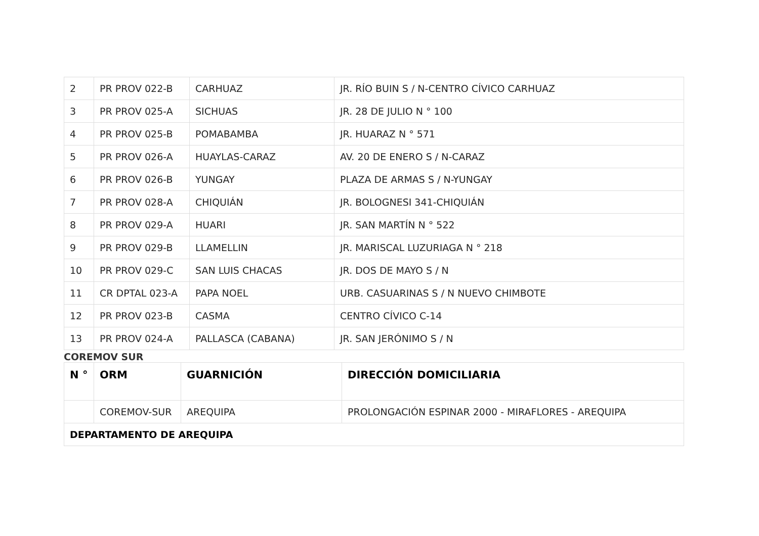| 2 | PR PROV 022-B | CARHUAZ | JR. RÍO BUIN S / N-CENTRO CÍVICO CARHUAZ |
| 3 | PR PROV 025-A | SICHUAS | JR. 28 DE JULIO N ° 100 |
| 4 | PR PROV 025-B | POMABAMBA | JR. HUARAZ N ° 571 |
| 5 | PR PROV 026-A | HUAYLAS-CARAZ | AV. 20 DE ENERO S / N-CARAZ |
| 6 | PR PROV 026-B | YUNGAY | PLAZA DE ARMAS S / N-YUNGAY |
| 7 | PR PROV 028-A | CHIQUIÁN | JR. BOLOGNESI 341-CHIQUIÁN |
| 8 | PR PROV 029-A | HUARI | JR. SAN MARTÍN N ° 522 |
| 9 | PR PROV 029-B | LLAMELLIN | JR. MARISCAL LUZURIAGA N ° 218 |
| 10 | PR PROV 029-C | SAN LUIS CHACAS | JR. DOS DE MAYO S / N |
| 11 | CR DPTAL 023-A | PAPA NOEL | URB. CASUARINAS S / N NUEVO CHIMBOTE |
| 12 | PR PROV 023-B | CASMA | CENTRO CÍVICO C-14 |
| 13 | PR PROV 024-A | PALLASCA (CABANA) | JR. SAN JERÓNIMO S / N |
COREMOV SUR
| N ° | ORM | GUARNICIÓN | DIRECCIÓN DOMICILIARIA |
| --- | --- | --- | --- |
| | COREMOV-SUR | AREQUIPA | PROLONGACIÓN ESPINAR 2000 - MIRAFLORES - AREQUIPA |
| DEPARTAMENTO DE AREQUIPA | | | |